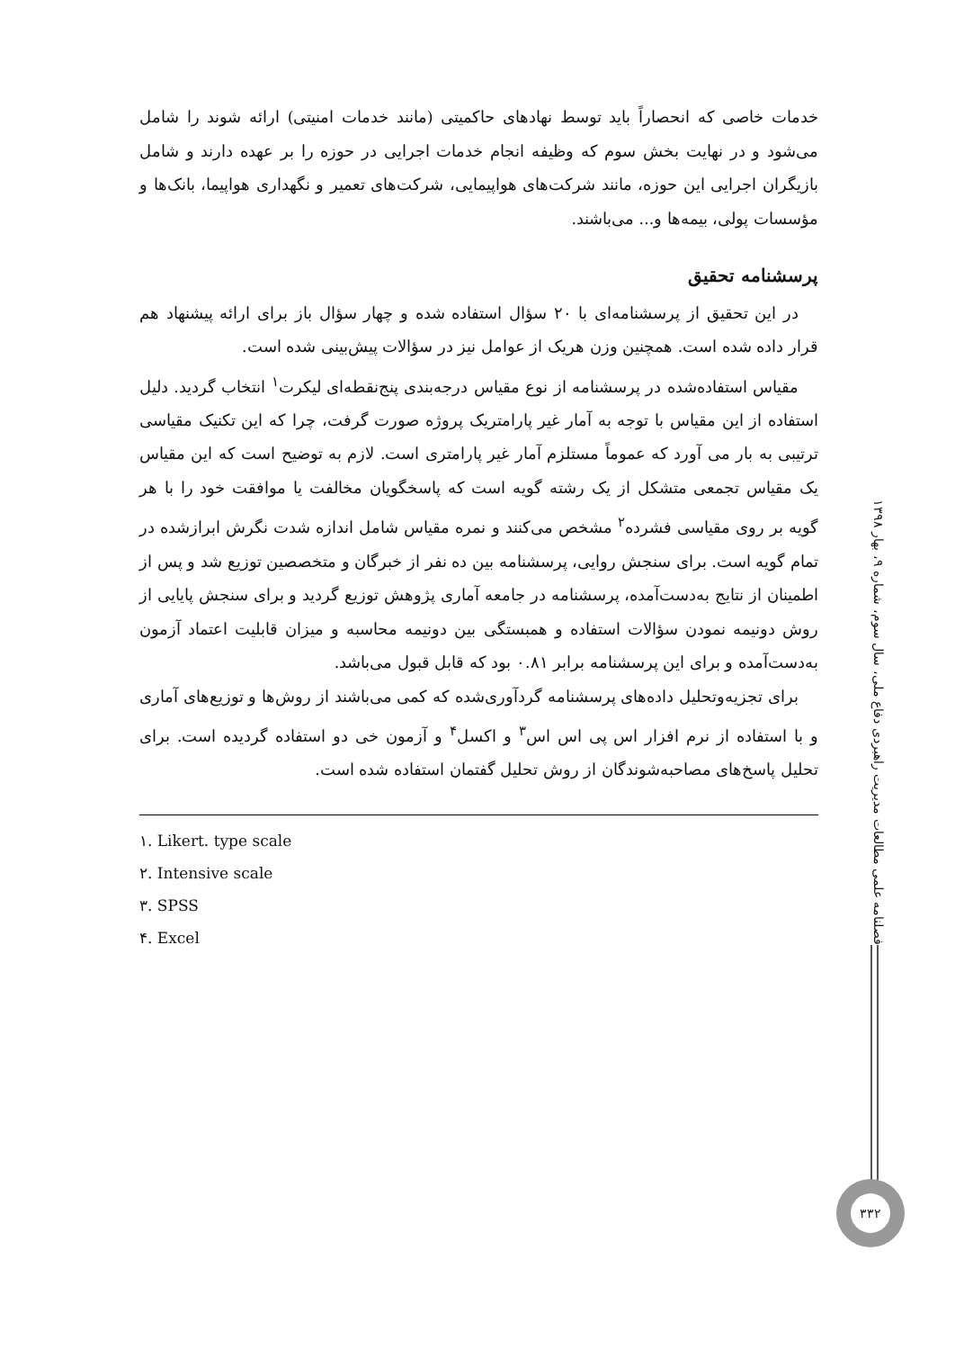خدمات خاصی که انحصاراً باید توسط نهادهای حاکمیتی (مانند خدمات امنیتی) ارائه شوند را شامل می‌شود و در نهایت بخش سوم که وظیفه انجام خدمات اجرایی در حوزه را بر عهده دارند و شامل بازیگران اجرایی این حوزه، مانند شرکت‌های هواپیمایی، شرکت‌های تعمیر و نگهداری هواپیما، بانک‌ها و مؤسسات پولی، بیمه‌ها و... می‌باشند.
پرسشنامه تحقیق
در این تحقیق از پرسشنامه‌ای با ۲۰ سؤال استفاده شده و چهار سؤال باز برای ارائه پیشنهاد هم قرار داده شده است. همچنین وزن هریک از عوامل نیز در سؤالات پیش‌بینی شده است.
مقیاس استفاده‌شده در پرسشنامه از نوع مقیاس درجه‌بندی پنج‌نقطه‌ای لیکرت<sup>۱</sup> انتخاب گردید. دلیل استفاده از این مقیاس با توجه به آمار غیر پارامتریک پروژه صورت گرفت، چرا که این تکنیک مقیاسی ترتیبی به بار می آورد که عموماً مستلزم آمار غیر پارامتری است. لازم به توضیح است که این مقیاس یک مقیاس تجمعی متشکل از یک رشته گویه است که پاسخگویان مخالفت یا موافقت خود را با هر گویه بر روی مقیاسی فشرده<sup>۲</sup> مشخص می‌کنند و نمره مقیاس شامل اندازه شدت نگرش ابرازشده در تمام گویه است. برای سنجش روایی، پرسشنامه بین ده نفر از خبرگان و متخصصین توزیع شد و پس از اطمینان از نتایج به‌دست‌آمده، پرسشنامه در جامعه آماری پژوهش توزیع گردید و برای سنجش پایایی از روش دونیمه نمودن سؤالات استفاده و همبستگی بین دونیمه محاسبه و میزان قابلیت اعتماد آزمون به‌دست‌آمده و برای این پرسشنامه برابر ۰.۸۱ بود که قابل قبول می‌باشد.
برای تجزیه‌وتحلیل داده‌های پرسشنامه گردآوری‌شده که کمی می‌باشند از روش‌ها و توزیع‌های آماری و با استفاده از نرم افزار اس پی اس اس<sup>۳</sup> و اکسل<sup>۴</sup> و آزمون خی دو استفاده گردیده است. برای تحلیل پاسخ‌های مصاحبه‌شوندگان از روش تحلیل گفتمان استفاده شده است.
۱. Likert. type scale
۲. Intensive scale
۳. SPSS
۴. Excel
فصلنامه علمی مطالعات مدیریت راهبردی دفاع ملی، سال سوم، شماره ۹، بهار ۱۳۹۸
۳۳۲